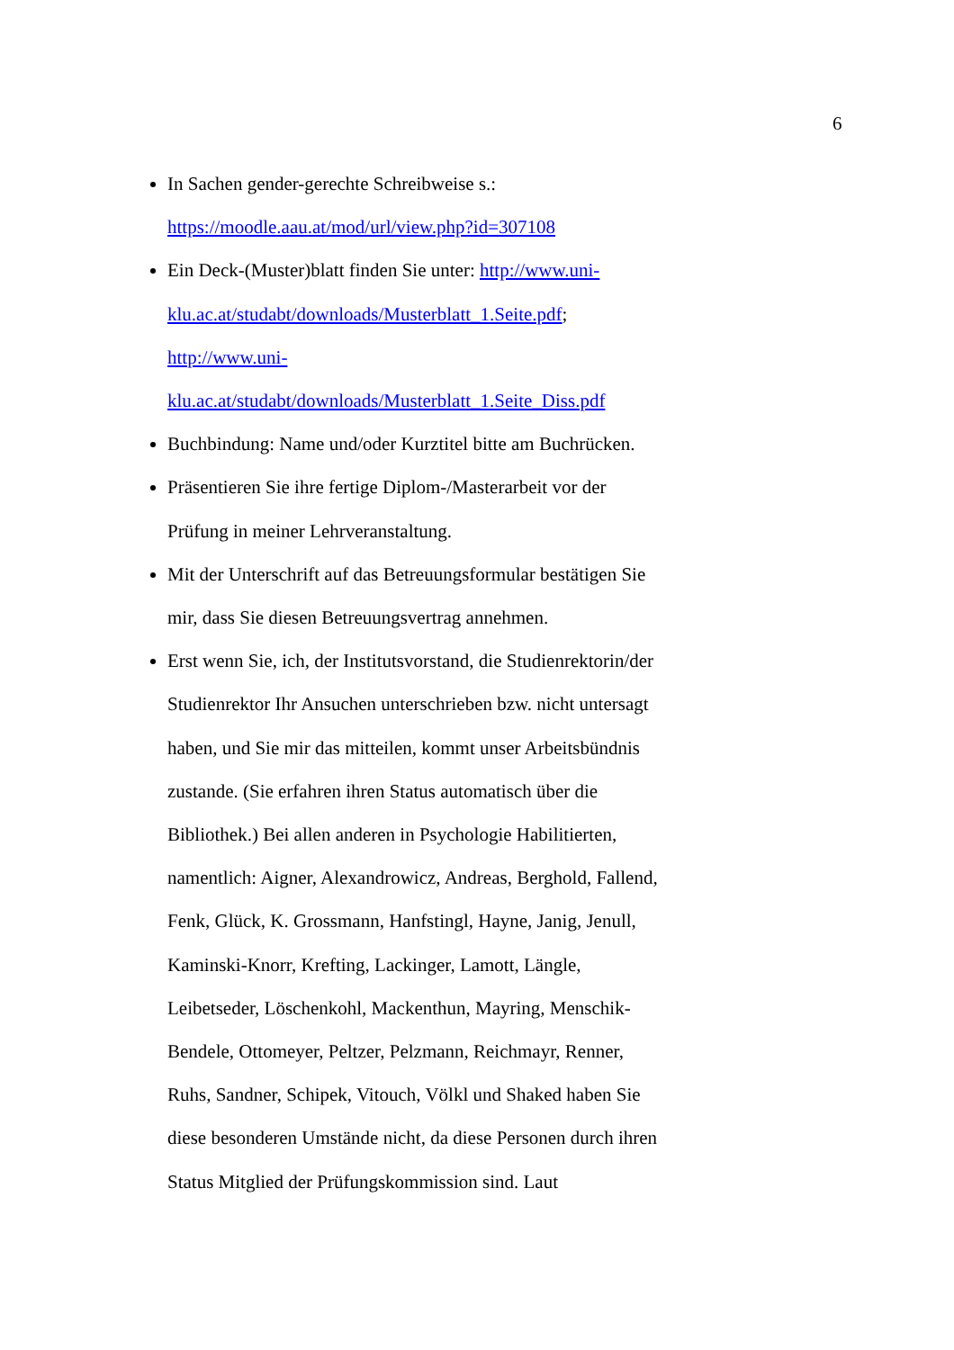6
In Sachen gender-gerechte Schreibweise s.:
https://moodle.aau.at/mod/url/view.php?id=307108
Ein Deck-(Muster)blatt finden Sie unter: http://www.uni-
klu.ac.at/studabt/downloads/Musterblatt_1.Seite.pdf;
http://www.uni-
klu.ac.at/studabt/downloads/Musterblatt_1.Seite_Diss.pdf
Buchbindung: Name und/oder Kurztitel bitte am Buchrücken.
Präsentieren Sie ihre fertige Diplom-/Masterarbeit vor der
Prüfung in meiner Lehrveranstaltung.
Mit der Unterschrift auf das Betreuungsformular bestätigen Sie
mir, dass Sie diesen Betreuungsvertrag annehmen.
Erst wenn Sie, ich, der Institutsvorstand, die Studienrektorin/der
Studienrektor Ihr Ansuchen unterschrieben bzw. nicht untersagt
haben, und Sie mir das mitteilen, kommt unser Arbeitsbündnis
zustande. (Sie erfahren ihren Status automatisch über die
Bibliothek.) Bei allen anderen in Psychologie Habilitierten,
namentlich: Aigner, Alexandrowicz, Andreas, Berghold, Fallend,
Fenk, Glück, K. Grossmann, Hanfstingl, Hayne, Janig, Jenull,
Kaminski-Knorr, Krefting, Lackinger, Lamott, Längle,
Leibetseder, Löschenkohl, Mackenthun, Mayring, Menschik-
Bendele, Ottomeyer, Peltzer, Pelzmann, Reichmayr, Renner,
Ruhs, Sandner, Schipek, Vitouch, Völkl und Shaked haben Sie
diese besonderen Umstände nicht, da diese Personen durch ihren
Status Mitglied der Prüfungskommission sind. Laut